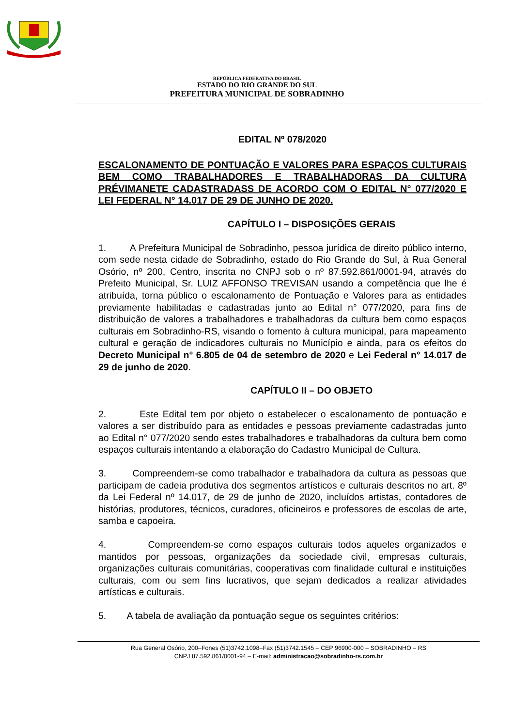REPÚBLICA FEDERATIVA DO BRASIL
ESTADO DO RIO GRANDE DO SUL
PREFEITURA MUNICIPAL DE SOBRADINHO
EDITAL Nº 078/2020
ESCALONAMENTO DE PONTUAÇÃO E VALORES PARA ESPAÇOS CULTURAIS BEM COMO TRABALHADORES E TRABALHADORAS DA CULTURA PRÉVIMANETE CADASTRADASS DE ACORDO COM O EDITAL N° 077/2020 E LEI FEDERAL N° 14.017 DE 29 DE JUNHO DE 2020.
CAPÍTULO I – DISPOSIÇÕES GERAIS
1. A Prefeitura Municipal de Sobradinho, pessoa jurídica de direito público interno, com sede nesta cidade de Sobradinho, estado do Rio Grande do Sul, à Rua General Osório, nº 200, Centro, inscrita no CNPJ sob o nº 87.592.861/0001-94, através do Prefeito Municipal, Sr. LUIZ AFFONSO TREVISAN usando a competência que lhe é atribuída, torna público o escalonamento de Pontuação e Valores para as entidades previamente habilitadas e cadastradas junto ao Edital n° 077/2020, para fins de distribuição de valores a trabalhadores e trabalhadoras da cultura bem como espaços culturais em Sobradinho-RS, visando o fomento à cultura municipal, para mapeamento cultural e geração de indicadores culturais no Município e ainda, para os efeitos do Decreto Municipal n° 6.805 de 04 de setembro de 2020 e Lei Federal n° 14.017 de 29 de junho de 2020.
CAPÍTULO II – DO OBJETO
2. Este Edital tem por objeto o estabelecer o escalonamento de pontuação e valores a ser distribuído para as entidades e pessoas previamente cadastradas junto ao Edital n° 077/2020 sendo estes trabalhadores e trabalhadoras da cultura bem como espaços culturais intentando a elaboração do Cadastro Municipal de Cultura.
3. Compreendem-se como trabalhador e trabalhadora da cultura as pessoas que participam de cadeia produtiva dos segmentos artísticos e culturais descritos no art. 8º da Lei Federal nº 14.017, de 29 de junho de 2020, incluídos artistas, contadores de histórias, produtores, técnicos, curadores, oficineiros e professores de escolas de arte, samba e capoeira.
4. Compreendem-se como espaços culturais todos aqueles organizados e mantidos por pessoas, organizações da sociedade civil, empresas culturais, organizações culturais comunitárias, cooperativas com finalidade cultural e instituições culturais, com ou sem fins lucrativos, que sejam dedicados a realizar atividades artísticas e culturais.
5. A tabela de avaliação da pontuação segue os seguintes critérios:
Rua General Osório, 200–Fones (51)3742.1098–Fax (51)3742.1545 – CEP 96900-000 – SOBRADINHO – RS
CNPJ 87.592.861/0001-94 – E-mail: administracao@sobradinho-rs.com.br